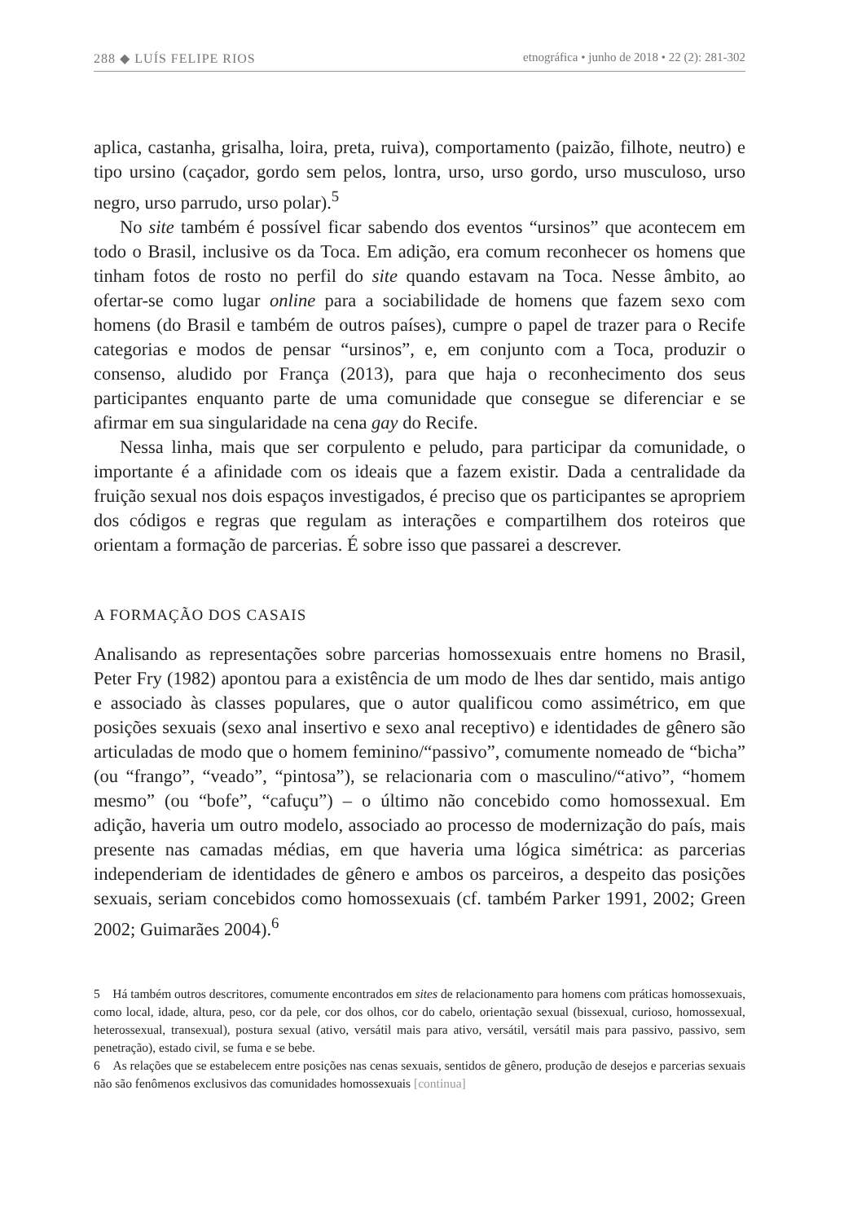288 ◆ LUÍS FELIPE RIOS etnográfica • junho de 2018 • 22 (2): 281-302
aplica, castanha, grisalha, loira, preta, ruiva), comportamento (paizão, filhote, neutro) e tipo ursino (caçador, gordo sem pelos, lontra, urso, urso gordo, urso musculoso, urso negro, urso parrudo, urso polar).<sup>5</sup>
No site também é possível ficar sabendo dos eventos “ursinos” que acontecem em todo o Brasil, inclusive os da Toca. Em adição, era comum reconhecer os homens que tinham fotos de rosto no perfil do site quando estavam na Toca. Nesse âmbito, ao ofertar-se como lugar online para a sociabilidade de homens que fazem sexo com homens (do Brasil e também de outros países), cumpre o papel de trazer para o Recife categorias e modos de pensar “ursinos”, e, em conjunto com a Toca, produzir o consenso, aludido por França (2013), para que haja o reconhecimento dos seus participantes enquanto parte de uma comunidade que consegue se diferenciar e se afirmar em sua singularidade na cena gay do Recife.
Nessa linha, mais que ser corpulento e peludo, para participar da comunidade, o importante é a afinidade com os ideais que a fazem existir. Dada a centralidade da fruição sexual nos dois espaços investigados, é preciso que os participantes se apropriem dos códigos e regras que regulam as interações e compartilhem dos roteiros que orientam a formação de parcerias. É sobre isso que passarei a descrever.
A FORMAÇÃO DOS CASAIS
Analisando as representações sobre parcerias homossexuais entre homens no Brasil, Peter Fry (1982) apontou para a existência de um modo de lhes dar sentido, mais antigo e associado às classes populares, que o autor qualificou como assimétrico, em que posições sexuais (sexo anal insertivo e sexo anal receptivo) e identidades de gênero são articuladas de modo que o homem feminino/“passivo”, comumente nomeado de “bicha” (ou “frango”, “veado”, “pintosa”), se relacionaria com o masculino/“ativo”, “homem mesmo” (ou “bofe”, “cafuçu”) – o último não concebido como homossexual. Em adição, haveria um outro modelo, associado ao processo de modernização do país, mais presente nas camadas médias, em que haveria uma lógica simétrica: as parcerias independeriam de identidades de gênero e ambos os parceiros, a despeito das posições sexuais, seriam concebidos como homossexuais (cf. também Parker 1991, 2002; Green 2002; Guimarães 2004).<sup>6</sup>
5 Há também outros descritores, comumente encontrados em sites de relacionamento para homens com práticas homossexuais, como local, idade, altura, peso, cor da pele, cor dos olhos, cor do cabelo, orientação sexual (bissexual, curioso, homossexual, heterossexual, transexual), postura sexual (ativo, versátil mais para ativo, versátil, versátil mais para passivo, passivo, sem penetração), estado civil, se fuma e se bebe.
6 As relações que se estabelecem entre posições nas cenas sexuais, sentidos de gênero, produção de desejos e parcerias sexuais não são fenômenos exclusivos das comunidades homossexuais [continua]